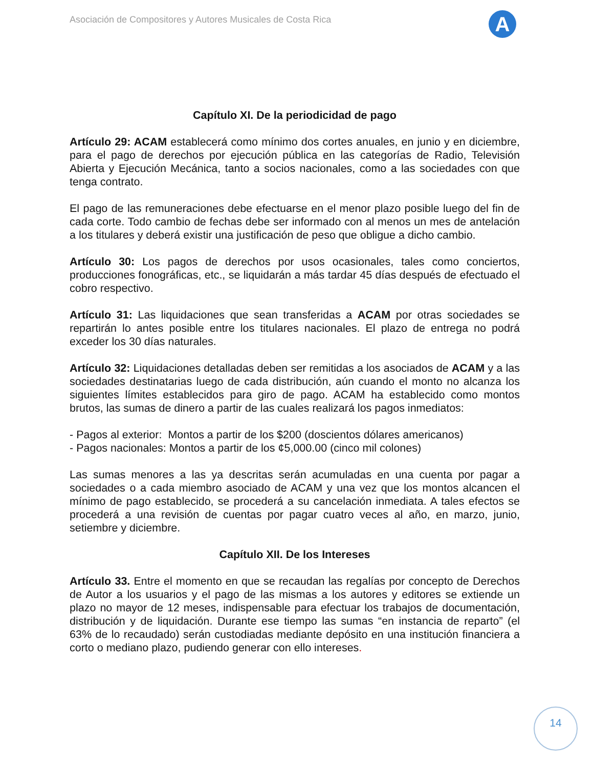Asociación de Compositores y Autores Musicales de Costa Rica
A
Capítulo XI. De la periodicidad de pago
Artículo 29: ACAM establecerá como mínimo dos cortes anuales, en junio y en diciembre, para el pago de derechos por ejecución pública en las categorías de Radio, Televisión Abierta y Ejecución Mecánica, tanto a socios nacionales, como a las sociedades con que tenga contrato.
El pago de las remuneraciones debe efectuarse en el menor plazo posible luego del fin de cada corte. Todo cambio de fechas debe ser informado con al menos un mes de antelación a los titulares y deberá existir una justificación de peso que obligue a dicho cambio.
Artículo 30: Los pagos de derechos por usos ocasionales, tales como conciertos, producciones fonográficas, etc., se liquidarán a más tardar 45 días después de efectuado el cobro respectivo.
Artículo 31: Las liquidaciones que sean transferidas a ACAM por otras sociedades se repartirán lo antes posible entre los titulares nacionales. El plazo de entrega no podrá exceder los 30 días naturales.
Artículo 32: Liquidaciones detalladas deben ser remitidas a los asociados de ACAM y a las sociedades destinatarias luego de cada distribución, aún cuando el monto no alcanza los siguientes límites establecidos para giro de pago. ACAM ha establecido como montos brutos, las sumas de dinero a partir de las cuales realizará los pagos inmediatos:
- Pagos al exterior: Montos a partir de los $200 (doscientos dólares americanos)
- Pagos nacionales: Montos a partir de los ¢5,000.00 (cinco mil colones)
Las sumas menores a las ya descritas serán acumuladas en una cuenta por pagar a sociedades o a cada miembro asociado de ACAM y una vez que los montos alcancen el mínimo de pago establecido, se procederá a su cancelación inmediata. A tales efectos se procederá a una revisión de cuentas por pagar cuatro veces al año, en marzo, junio, setiembre y diciembre.
Capítulo XII. De los Intereses
Artículo 33. Entre el momento en que se recaudan las regalías por concepto de Derechos de Autor a los usuarios y el pago de las mismas a los autores y editores se extiende un plazo no mayor de 12 meses, indispensable para efectuar los trabajos de documentación, distribución y de liquidación. Durante ese tiempo las sumas “en instancia de reparto” (el 63% de lo recaudado) serán custodiadas mediante depósito en una institución financiera a corto o mediano plazo, pudiendo generar con ello intereses.
14